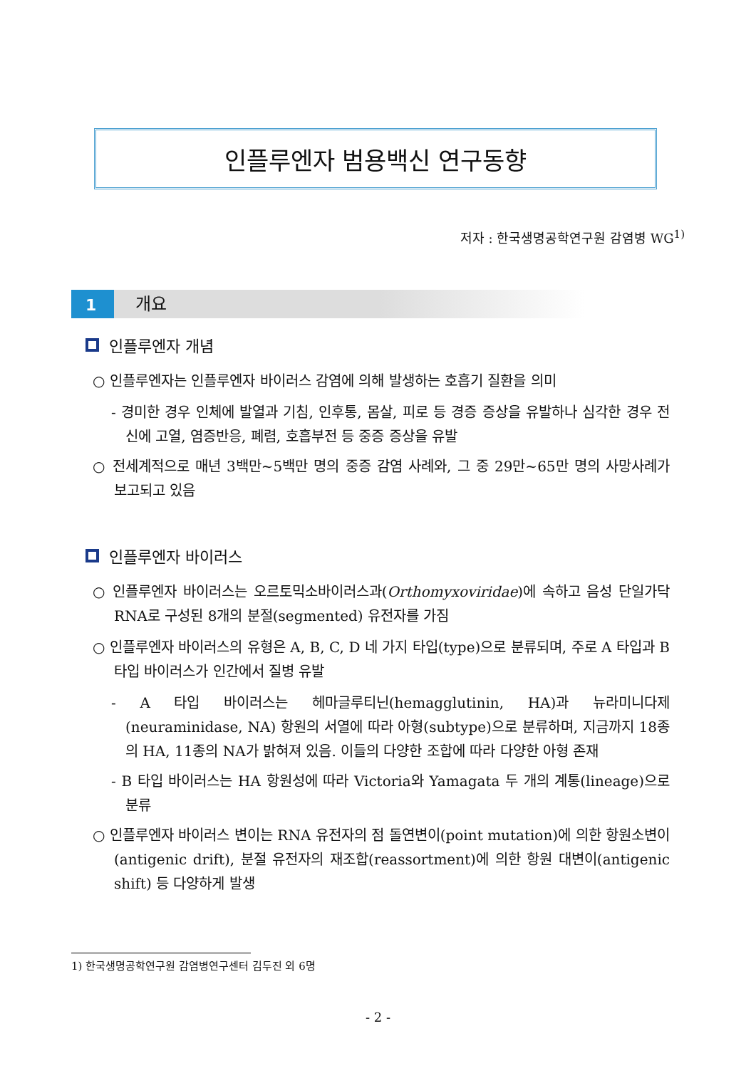인플루엔자 범용백신 연구동향
저자 : 한국생명공학연구원 감염병 WG<sup>1)</sup>
1 개요
인플루엔자 개념
○ 인플루엔자는 인플루엔자 바이러스 감염에 의해 발생하는 호흡기 질환을 의미
- 경미한 경우 인체에 발열과 기침, 인후통, 몸살, 피로 등 경증 증상을 유발하나 심각한 경우 전신에 고열, 염증반응, 폐렴, 호흡부전 등 중증 증상을 유발
○ 전세계적으로 매년 3백만~5백만 명의 중증 감염 사례와, 그 중 29만~65만 명의 사망사례가 보고되고 있음
인플루엔자 바이러스
○ 인플루엔자 바이러스는 오르토믹소바이러스과(Orthomyxoviridae)에 속하고 음성 단일가닥 RNA로 구성된 8개의 분절(segmented) 유전자를 가짐
○ 인플루엔자 바이러스의 유형은 A, B, C, D 네 가지 타입(type)으로 분류되며, 주로 A 타입과 B 타입 바이러스가 인간에서 질병 유발
- A 타입 바이러스는 헤마글루티닌(hemagglutinin, HA)과 뉴라미니다제(neuraminidase, NA) 항원의 서열에 따라 아형(subtype)으로 분류하며, 지금까지 18종의 HA, 11종의 NA가 밝혀져 있음. 이들의 다양한 조합에 따라 다양한 아형 존재
- B 타입 바이러스는 HA 항원성에 따라 Victoria와 Yamagata 두 개의 계통(lineage)으로 분류
○ 인플루엔자 바이러스 변이는 RNA 유전자의 점 돌연변이(point mutation)에 의한 항원소변이(antigenic drift), 분절 유전자의 재조합(reassortment)에 의한 항원 대변이(antigenic shift) 등 다양하게 발생
1) 한국생명공학연구원 감염병연구센터 김두진 외 6명
- 2 -